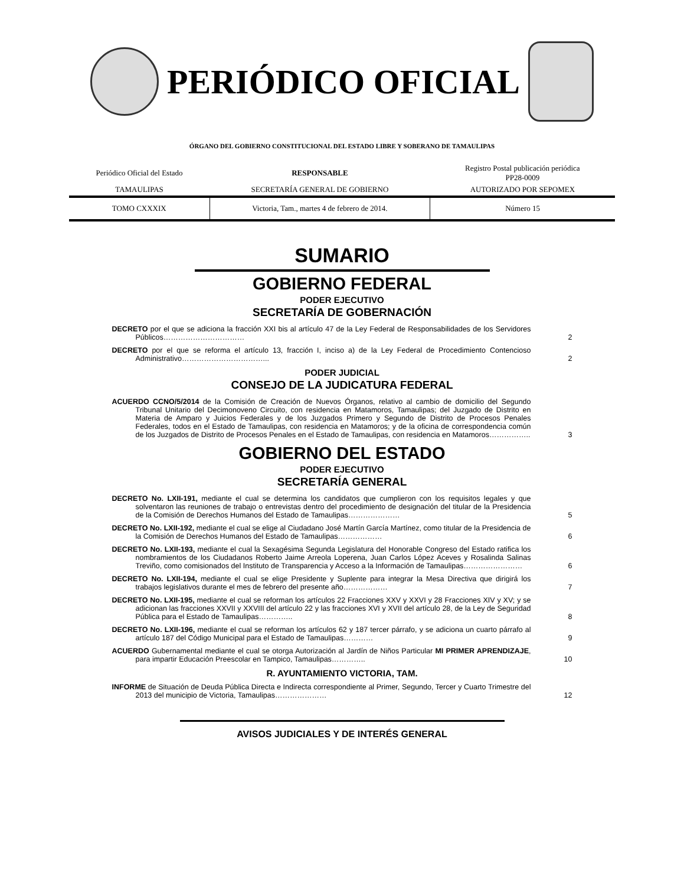PERIÓDICO OFICIAL
ÓRGANO DEL GOBIERNO CONSTITUCIONAL DEL ESTADO LIBRE Y SOBERANO DE TAMAULIPAS
| Periódico Oficial del Estado | RESPONSABLE | Registro Postal publicación periódica PP28-0009 |
| TAMAULIPAS | SECRETARÍA GENERAL DE GOBIERNO | AUTORIZADO POR SEPOMEX |
| TOMO CXXXIX | Victoria, Tam., martes 4 de febrero de 2014. | Número 15 |
SUMARIO
GOBIERNO FEDERAL
PODER EJECUTIVO
SECRETARÍA DE GOBERNACIÓN
DECRETO por el que se adiciona la fracción XXI bis al artículo 47 de la Ley Federal de Responsabilidades de los Servidores Públicos……………………………
2
DECRETO por el que se reforma el artículo 13, fracción I, inciso a) de la Ley Federal de Procedimiento Contencioso Administrativo……………………………...
2
PODER JUDICIAL
CONSEJO DE LA JUDICATURA FEDERAL
ACUERDO CCNO/5/2014 de la Comisión de Creación de Nuevos Órganos, relativo al cambio de domicilio del Segundo Tribunal Unitario del Decimonoveno Circuito, con residencia en Matamoros, Tamaulipas; del Juzgado de Distrito en Materia de Amparo y Juicios Federales y de los Juzgados Primero y Segundo de Distrito de Procesos Penales Federales, todos en el Estado de Tamaulipas, con residencia en Matamoros; y de la oficina de correspondencia común de los Juzgados de Distrito de Procesos Penales en el Estado de Tamaulipas, con residencia en Matamoros……………..
3
GOBIERNO DEL ESTADO
PODER EJECUTIVO
SECRETARÍA GENERAL
DECRETO No. LXII-191, mediante el cual se determina los candidatos que cumplieron con los requisitos legales y que solventaron las reuniones de trabajo o entrevistas dentro del procedimiento de designación del titular de la Presidencia de la Comisión de Derechos Humanos del Estado de Tamaulipas…………………
5
DECRETO No. LXII-192, mediante el cual se elige al Ciudadano José Martín García Martínez, como titular de la Presidencia de la Comisión de Derechos Humanos del Estado de Tamaulipas………………
6
DECRETO No. LXII-193, mediante el cual la Sexagésima Segunda Legislatura del Honorable Congreso del Estado ratifica los nombramientos de los Ciudadanos Roberto Jaime Arreola Loperena, Juan Carlos López Aceves y Rosalinda Salinas Treviño, como comisionados del Instituto de Transparencia y Acceso a la Información de Tamaulipas……………………
6
DECRETO No. LXII-194, mediante el cual se elige Presidente y Suplente para integrar la Mesa Directiva que dirigirá los trabajos legislativos durante el mes de febrero del presente año………………
7
DECRETO No. LXII-195, mediante el cual se reforman los artículos 22 Fracciones XXV y XXVI y 28 Fracciones XIV y XV; y se adicionan las fracciones XXVII y XXVIII del artículo 22 y las fracciones XVI y XVII del artículo 28, de la Ley de Seguridad Pública para el Estado de Tamaulipas…………..
8
DECRETO No. LXII-196, mediante el cual se reforman los artículos 62 y 187 tercer párrafo, y se adiciona un cuarto párrafo al artículo 187 del Código Municipal para el Estado de Tamaulipas…………
9
ACUERDO Gubernamental mediante el cual se otorga Autorización al Jardín de Niños Particular MI PRIMER APRENDIZAJE, para impartir Educación Preescolar en Tampico, Tamaulipas…………..
10
R. AYUNTAMIENTO VICTORIA, TAM.
INFORME de Situación de Deuda Pública Directa e Indirecta correspondiente al Primer, Segundo, Tercer y Cuarto Trimestre del 2013 del municipio de Victoria, Tamaulipas…………………
12
AVISOS JUDICIALES Y DE INTERÉS GENERAL